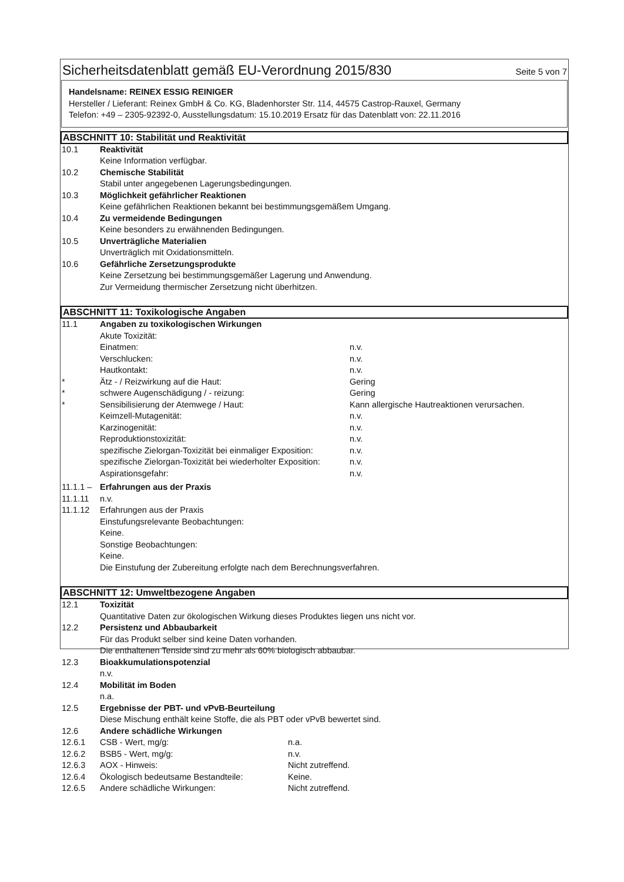Sicherheitsdatenblatt gemäß EU-Verordnung 2015/830
Seite 5 von 7
Handelsname: REINEX ESSIG REINIGER
Hersteller / Lieferant: Reinex GmbH & Co. KG, Bladenhorster Str. 114, 44575 Castrop-Rauxel, Germany
Telefon: +49 – 2305-92392-0, Ausstellungsdatum: 15.10.2019 Ersatz für das Datenblatt von: 22.11.2016
ABSCHNITT 10: Stabilität und Reaktivität
10.1 Reaktivität
Keine Information verfügbar.
10.2 Chemische Stabilität
Stabil unter angegebenen Lagerungsbedingungen.
10.3 Möglichkeit gefährlicher Reaktionen
Keine gefährlichen Reaktionen bekannt bei bestimmungsgemäßem Umgang.
10.4 Zu vermeidende Bedingungen
Keine besonders zu erwähnenden Bedingungen.
10.5 Unverträgliche Materialien
Unverträglich mit Oxidationsmitteln.
10.6 Gefährliche Zersetzungsprodukte
Keine Zersetzung bei bestimmungsgemäßer Lagerung und Anwendung.
Zur Vermeidung thermischer Zersetzung nicht überhitzen.
ABSCHNITT 11: Toxikologische Angaben
11.1 Angaben zu toxikologischen Wirkungen
Akute Toxizität:
Einatmen: n.v.
Verschlucken: n.v.
Hautkontakt: n.v.
* Ätz - / Reizwirkung auf die Haut: Gering
* schwere Augenschädigung / - reizung: Gering
* Sensibilisierung der Atemwege / Haut: Kann allergische Hautreaktionen verursachen.
Keimzell-Mutagenität: n.v.
Karzinogenität: n.v.
Reproduktionstoxizität: n.v.
spezifische Zielorgan-Toxizität bei einmaliger Exposition:
n.v.
spezifische Zielorgan-Toxizität bei wiederholter Exposition:
n.v.
Aspirationsgefahr: n.v.
11.1.1 –
Erfahrungen aus der Praxis
11.1.11 n.v.
11.1.12 Erfahrungen aus der Praxis
Einstufungsrelevante Beobachtungen:
Keine.
Sonstige Beobachtungen:
Keine.
Die Einstufung der Zubereitung erfolgte nach dem Berechnungsverfahren.
ABSCHNITT 12: Umweltbezogene Angaben
12.1 Toxizität
Quantitative Daten zur ökologischen Wirkung dieses Produktes liegen uns nicht vor.
12.2 Persistenz und Abbaubarkeit
Für das Produkt selber sind keine Daten vorhanden.
Die enthaltenen Tenside sind zu mehr als 60% biologisch abbaubar.
12.3 Bioakkumulationspotenzial
n.v.
12.4 Mobilität im Boden
n.a.
12.5 Ergebnisse der PBT- und vPvB-Beurteilung
Diese Mischung enthält keine Stoffe, die als PBT oder vPvB bewertet sind.
12.6 Andere schädliche Wirkungen
12.6.1 CSB - Wert, mg/g: n.a.
12.6.2 BSB5 - Wert, mg/g: n.v.
12.6.3 AOX - Hinweis: Nicht zutreffend.
12.6.4 Ökologisch bedeutsame Bestandteile: Keine.
12.6.5 Andere schädliche Wirkungen: Nicht zutreffend.